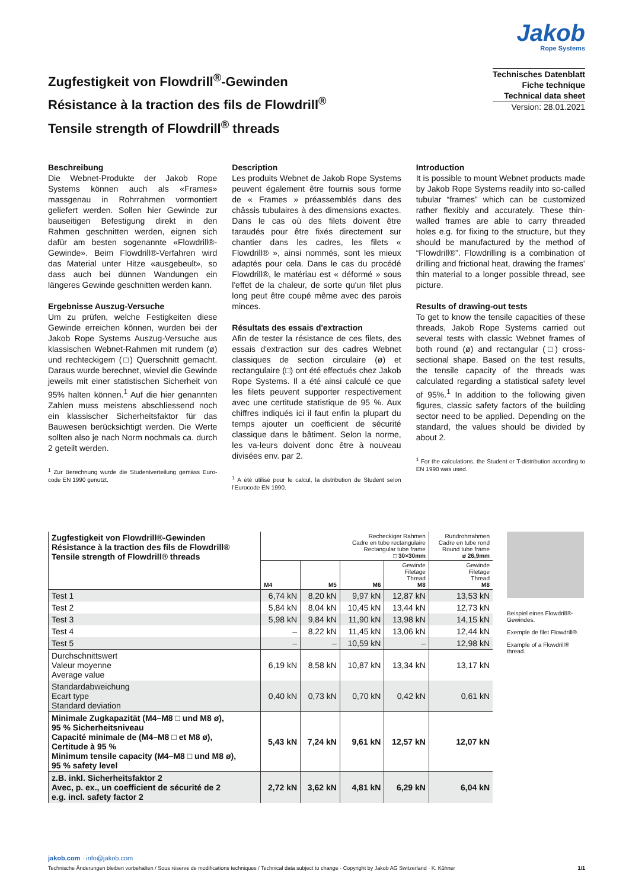Jakob
Rope Systems
Zugfestigkeit von Flowdrill<sup>®</sup>-Gewinden
Résistance à la traction des fils de Flowdrill<sup>®</sup>
Tensile strength of Flowdrill<sup>®</sup> threads
Technisches Datenblatt
Fiche technique
Technical data sheet
Version: 28.01.2021
Beschreibung
Die Webnet-Produkte der Jakob Rope Systems können auch als «Frames» massgenau in Rohrrahmen vormontiert geliefert werden. Sollen hier Gewinde zur bauseitigen Befestigung direkt in den Rahmen geschnitten werden, eignen sich dafür am besten sogenannte «Flowdrill®-Gewinde». Beim Flowdrill®-Verfahren wird das Material unter Hitze «ausgebeult», so dass auch bei dünnen Wandungen ein längeres Gewinde geschnitten werden kann.
Ergebnisse Auszug-Versuche
Um zu prüfen, welche Festigkeiten diese Gewinde erreichen können, wurden bei der Jakob Rope Systems Auszug-Versuche aus klassischen Webnet-Rahmen mit rundem (ø) und rechteckigem (□) Querschnitt gemacht. Daraus wurde berechnet, wieviel die Gewinde jeweils mit einer statistischen Sicherheit von 95% halten können.<sup>1</sup> Auf die hier genannten Zahlen muss meistens abschliessend noch ein klassischer Sicherheitsfaktor für das Bauwesen berücksichtigt werden. Die Werte sollten also je nach Norm nochmals ca. durch 2 geteilt werden.
<sup>1</sup> Zur Berechnung wurde die Studentverteilung gemäss Euro-code EN 1990 genutzt.
Description
Les produits Webnet de Jakob Rope Systems peuvent également être fournis sous forme de « Frames » préassemblés dans des châssis tubulaires à des dimensions exactes. Dans le cas où des filets doivent être taraudés pour être fixés directement sur chantier dans les cadres, les filets « Flowdrill® », ainsi nommés, sont les mieux adaptés pour cela. Dans le cas du procédé Flowdrill®, le matériau est « déformé » sous l'effet de la chaleur, de sorte qu'un filet plus long peut être coupé même avec des parois minces.
Résultats des essais d'extraction
Afin de tester la résistance de ces filets, des essais d'extraction sur des cadres Webnet classiques de section circulaire (ø) et rectangulaire (□) ont été effectués chez Jakob Rope Systems. Il a été ainsi calculé ce que les filets peuvent supporter respectivement avec une certitude statistique de 95 %. Aux chiffres indiqués ici il faut enfin la plupart du temps ajouter un coefficient de sécurité classique dans le bâtiment. Selon la norme, les va-leurs doivent donc être à nouveau divisées env. par 2.
<sup>1</sup> A été utilisé pour le calcul, la distribution de Student selon l'Eurocode EN 1990.
Introduction
It is possible to mount Webnet products made by Jakob Rope Systems readily into so-called tubular “frames” which can be customized rather flexibly and accurately. These thin-walled frames are able to carry threaded holes e.g. for fixing to the structure, but they should be manufactured by the method of “Flowdrill®”. Flowdrilling is a combination of drilling and frictional heat, drawing the frames’ thin material to a longer possible thread, see picture.
Results of drawing-out tests
To get to know the tensile capacities of these threads, Jakob Rope Systems carried out several tests with classic Webnet frames of both round (ø) and rectangular (□) cross-sectional shape. Based on the test results, the tensile capacity of the threads was calculated regarding a statistical safety level of 95%.<sup>1</sup> In addition to the following given figures, classic safety factors of the building sector need to be applied. Depending on the standard, the values should be divided by about 2.
<sup>1</sup> For the calculations, the Student or T-distribution according to EN 1990 was used.
| Zugfestigkeit von Flowdrill®-Gewinden Résistance à la traction des fils de Flowdrill® Tensile strength of Flowdrill® threads | Recheckiger Rahmen Cadre en tube rectangulaire Rectangular tube frame □ 30×30mm | | | | Rundrohrrahmen Cadre en tube rond Round tube frame ø 26,9mm |
| --- | --- | --- | --- | --- | --- |
| | M4 | M5 | M6 | Gewinde Filetage Thread M8 | Gewinde Filetage Thread M8 |
| Test 1 | 6,74 kN | 8,20 kN | 9,97 kN | 12,87 kN | 13,53 kN |
| Test 2 | 5,84 kN | 8,04 kN | 10,45 kN | 13,44 kN | 12,73 kN |
| Test 3 | 5,98 kN | 9,84 kN | 11,90 kN | 13,98 kN | 14,15 kN |
| Test 4 | – | 8,22 kN | 11,45 kN | 13,06 kN | 12,44 kN |
| Test 5 | – | – | 10,59 kN | – | 12,98 kN |
| Durchschnittswert Valeur moyenne Average value | 6,19 kN | 8,58 kN | 10,87 kN | 13,34 kN | 13,17 kN |
| Standardabweichung Ecart type Standard deviation | 0,40 kN | 0,73 kN | 0,70 kN | 0,42 kN | 0,61 kN |
| Minimale Zugkapazität (M4–M8 □ und M8 ø), 95 % Sicherheitsniveau Capacité minimale de (M4–M8 □ et M8 ø), Certitude à 95 % Minimum tensile capacity (M4–M8 □ und M8 ø), 95 % safety level | 5,43 kN | 7,24 kN | 9,61 kN | 12,57 kN | 12,07 kN |
| z.B. inkl. Sicherheitsfaktor 2 Avec, p. ex., un coefficient de sécurité de 2 e.g. incl. safety factor 2 | 2,72 kN | 3,62 kN | 4,81 kN | 6,29 kN | 6,04 kN |
Beispiel eines Flowdrill®-Gewindes.
Exemple de filet Flowdrill®.
Example of a Flowdrill® thread.
jakob.com · info@jakob.com
Technische Änderungen bleiben vorbehalten / Sous réserve de modifications techniques / Technical data subject to change · Copyright by Jakob AG Switzerland · K. Kühner 1/1